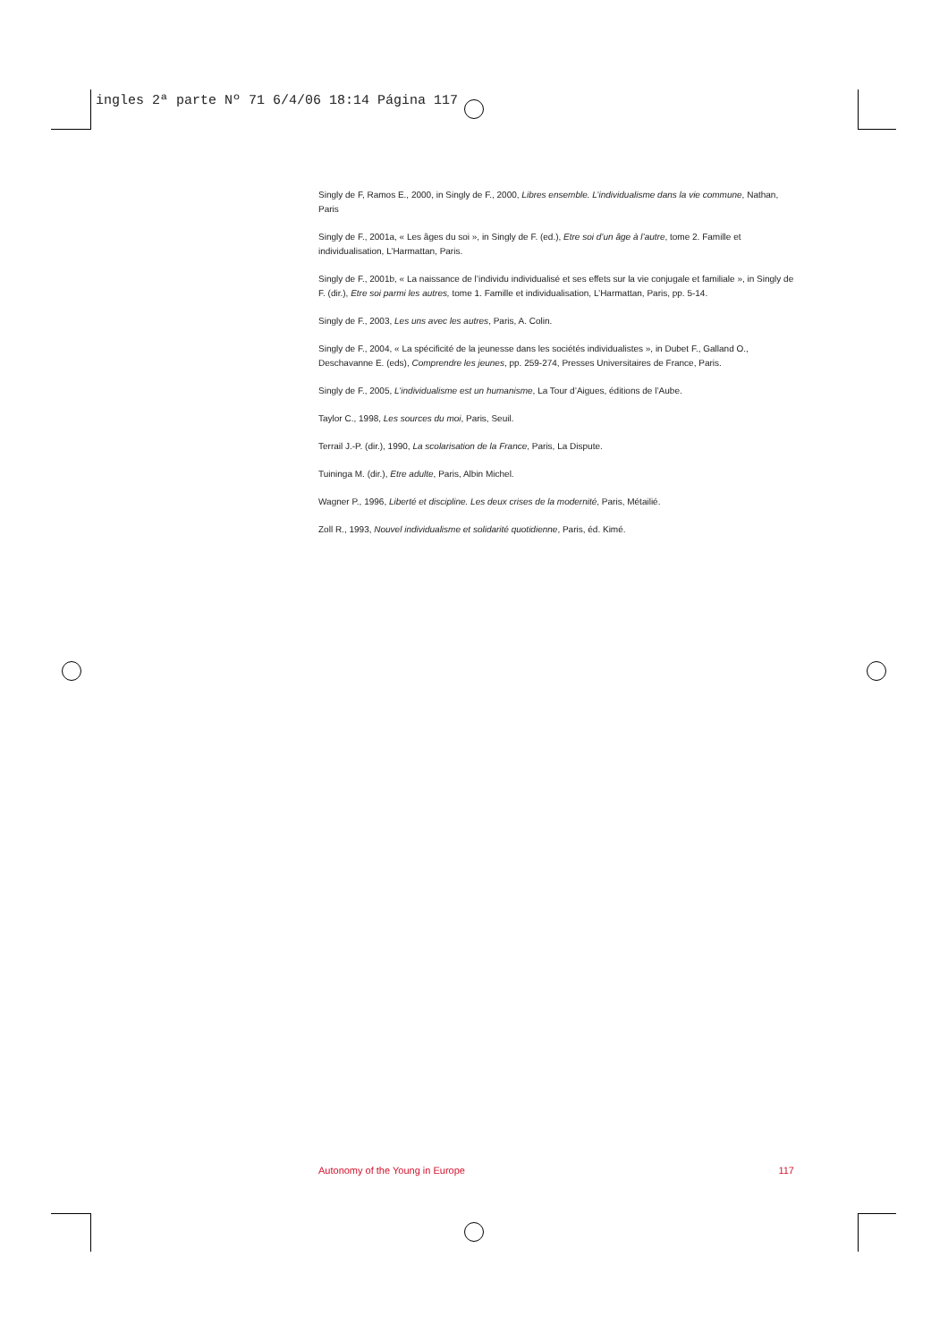ingles 2ª parte Nº 71 6/4/06 18:14 Página 117
Singly de F, Ramos E., 2000, in Singly de F., 2000, Libres ensemble. L’individualisme dans la vie commune, Nathan, Paris
Singly de F., 2001a, « Les âges du soi », in Singly de F. (ed.), Etre soi d’un âge à l’autre, tome 2. Famille et individualisation, L’Harmattan, Paris.
Singly de F., 2001b, « La naissance de l’individu individualisé et ses effets sur la vie conjugale et familiale », in Singly de F. (dir.), Etre soi parmi les autres, tome 1. Famille et individualisation, L’Harmattan, Paris, pp. 5-14.
Singly de F., 2003, Les uns avec les autres, Paris, A. Colin.
Singly de F., 2004, « La spécificité de la jeunesse dans les sociétés individualistes », in Dubet F., Galland O., Deschavanne E. (eds), Comprendre les jeunes, pp. 259-274, Presses Universitaires de France, Paris.
Singly de F., 2005, L’individualisme est un humanisme, La Tour d’Aigues, éditions de l’Aube.
Taylor C., 1998, Les sources du moi, Paris, Seuil.
Terrail J.-P. (dir.), 1990, La scolarisation de la France, Paris, La Dispute.
Tuininga M. (dir.), Etre adulte, Paris, Albin Michel.
Wagner P., 1996, Liberté et discipline. Les deux crises de la modernité, Paris, Métailié.
Zoll R., 1993, Nouvel individualisme et solidarité quotidienne, Paris, éd. Kimé.
Autonomy of the Young in Europe 117